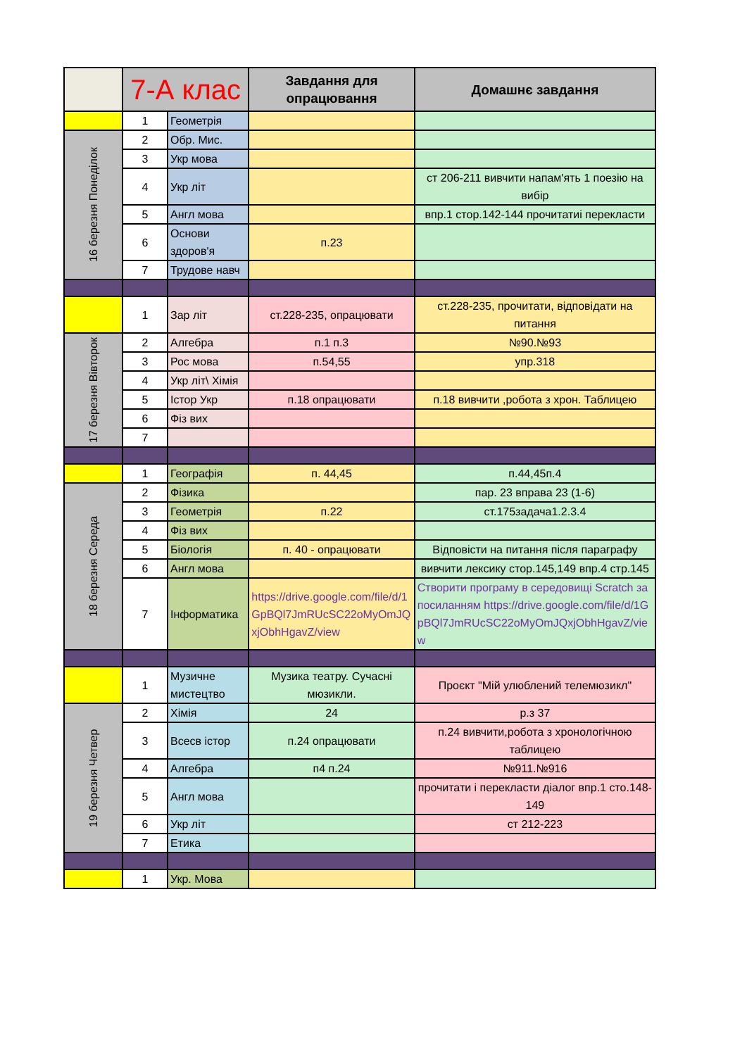| | 7-А клас | | Завдання для опрацювання | Домашнє завдання |
| --- | --- | --- | --- | --- |
| | 1 | Геометрія | | |
| 16 березня Понеділок | 2 | Обр. Мис. | | |
| | 3 | Укр мова | | |
| | 4 | Укр літ | | ст 206-211 вивчити напам'ять 1 поезію на вибір |
| | 5 | Англ мова | | впр.1 стор.142-144 прочитатиі перекласти |
| | 6 | Основи здоров'я | п.23 | |
| | 7 | Трудове навч | | |
| | 1 | Зар літ | ст.228-235, опрацювати | ст.228-235, прочитати, відповідати на питання |
| 17 березня Вівторок | 2 | Алгебра | п.1 п.3 | №90.№93 |
| | 3 | Рос мова | п.54,55 | упр.318 |
| | 4 | Укр літ\ Хімія | | |
| | 5 | Істор Укр | п.18 опрацювати | п.18 вивчити ,робота з хрон. Таблицею |
| | 6 | Фіз вих | | |
| | 7 | | | |
| | 1 | Географія | п. 44,45 | п.44,45п.4 |
| 18 березня Середа | 2 | Фізика | | пар. 23 вправа 23 (1-6) |
| | 3 | Геометрія | п.22 | ст.175задача1.2.3.4 |
| | 4 | Фіз вих | | |
| | 5 | Біологія | п. 40 - опрацювати | Відповісти на питання після параграфу |
| | 6 | Англ мова | | вивчити лексику стор.145,149 впр.4 стр.145 |
| | 7 | Інформатика | https://drive.google.com/file/d/1GpBQl7JmRUcSC22oMyOmJQxjObhHgavZ/view | Створити програму в середовищі Scratch за посиланням https://drive.google.com/file/d/1GpBQl7JmRUcSC22oMyOmJQxjObhHgavZ/view |
| | 1 | Музичне мистецтво | Музика театру. Сучасні мюзикли. | Проєкт "Мій улюблений телемюзикл" |
| 19 березня Четвер | 2 | Хімія | 24 | р.з 37 |
| | 3 | Всесв істор | п.24 опрацювати | п.24 вивчити,робота з хронологічною таблицею |
| | 4 | Алгебра | п4 п.24 | №911.№916 |
| | 5 | Англ мова | | прочитати і перекласти діалог впр.1 сто.148-149 |
| | 6 | Укр літ | | ст 212-223 |
| | 7 | Етика | | |
| | 1 | Укр. Мова | | |